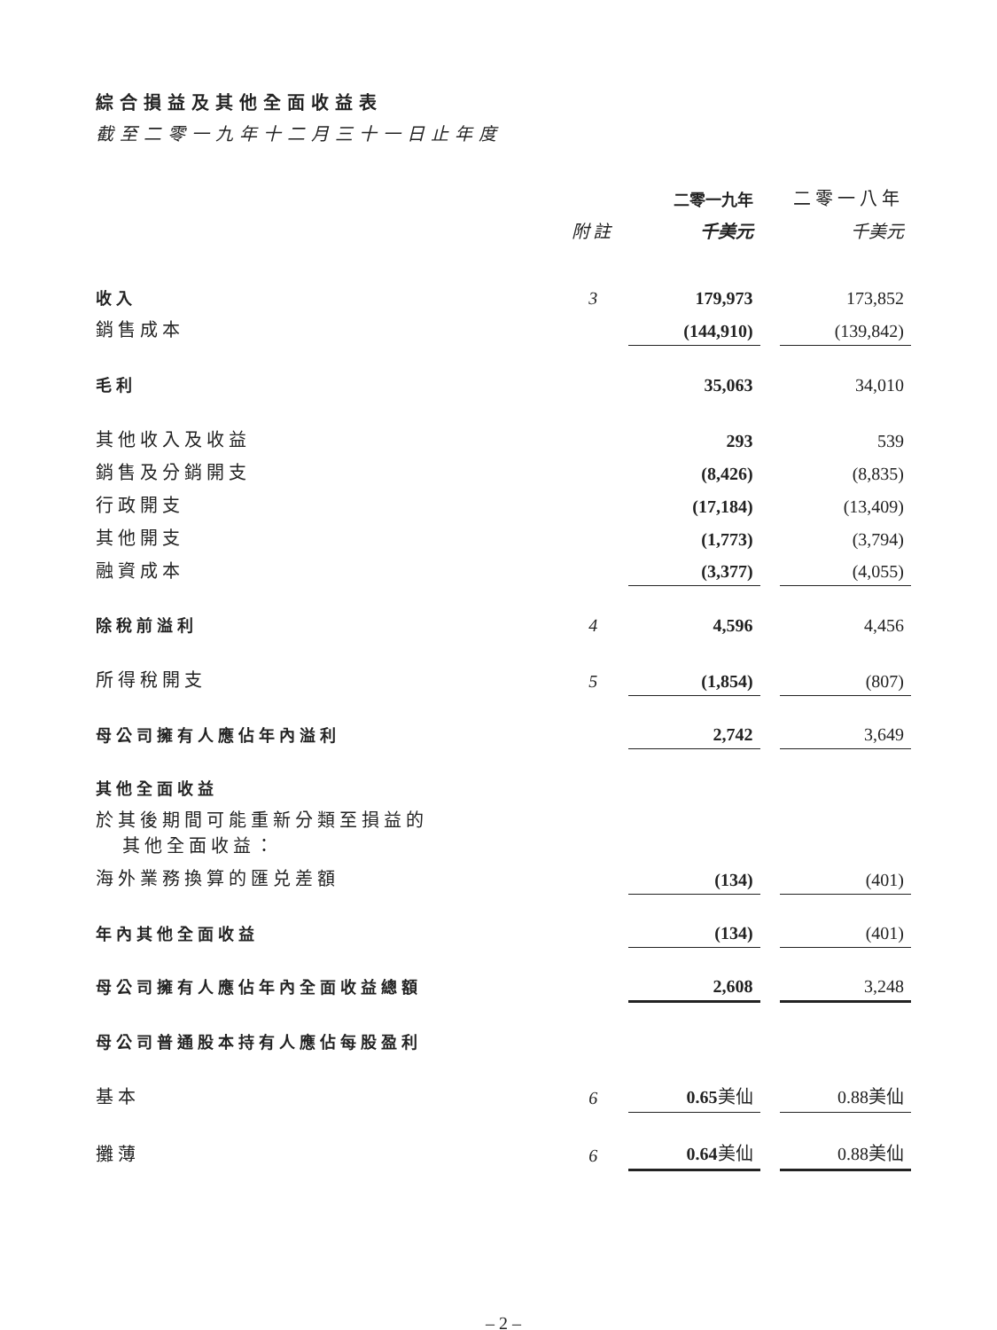綜合損益及其他全面收益表
截至二零一九年十二月三十一日止年度
| | | 二零一九年 | | 二零一八年 |
| | 附註 | 千美元 | | 千美元 |
| 收入 | 3 | 179,973 | | 173,852 |
| 銷售成本 | | (144,910) | | (139,842) |
| 毛利 | | 35,063 | | 34,010 |
| 其他收入及收益 | | 293 | | 539 |
| 銷售及分銷開支 | | (8,426) | | (8,835) |
| 行政開支 | | (17,184) | | (13,409) |
| 其他開支 | | (1,773) | | (3,794) |
| 融資成本 | | (3,377) | | (4,055) |
| 除稅前溢利 | 4 | 4,596 | | 4,456 |
| 所得稅開支 | 5 | (1,854) | | (807) |
| 母公司擁有人應佔年內溢利 | | 2,742 | | 3,649 |
| 其他全面收益 | | | | |
| 於其後期間可能重新分類至損益的 其他全面收益： | | | | |
| 海外業務換算的匯兑差額 | | (134) | | (401) |
| 年內其他全面收益 | | (134) | | (401) |
| 母公司擁有人應佔年內全面收益總額 | | 2,608 | | 3,248 |
| 母公司普通股本持有人應佔每股盈利 | | | | |
| 基本 | 6 | 0.65 美仙 | | 0.88美仙 |
| 攤薄 | 6 | 0.64 美仙 | | 0.88美仙 |
– 2 –